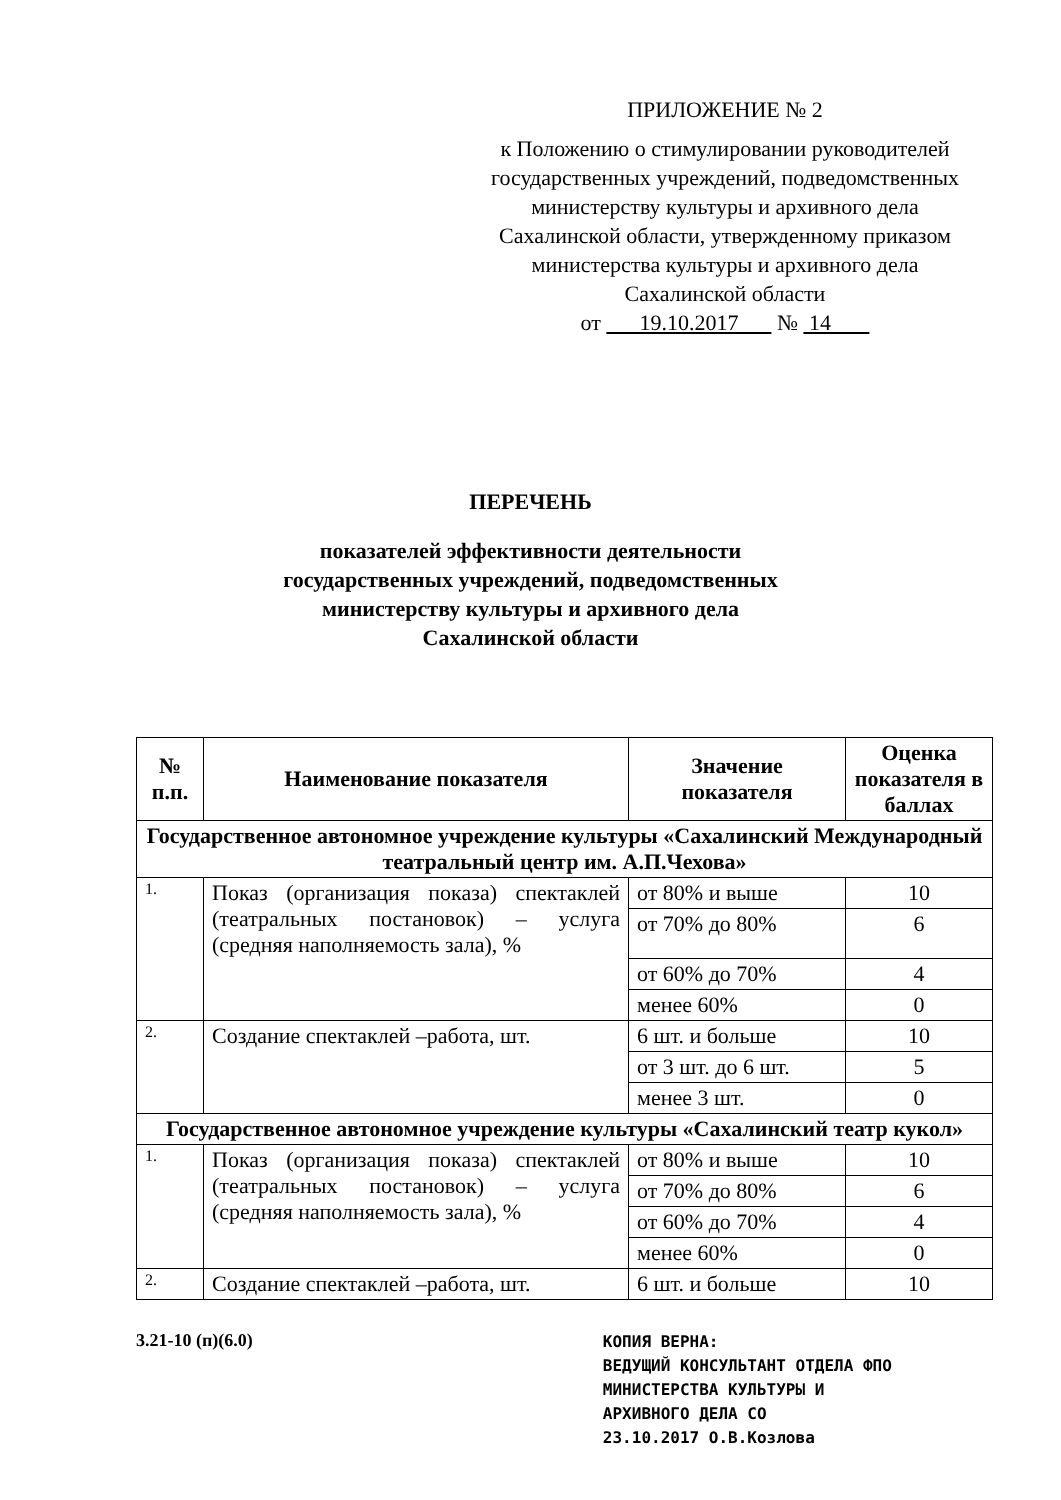ПРИЛОЖЕНИЕ № 2
к Положению о стимулировании руководителей государственных учреждений, подведомственных министерству культуры и архивного дела Сахалинской области, утвержденному приказом министерства культуры и архивного дела Сахалинской области
от 19.10.2017 № 14
ПЕРЕЧЕНЬ
показателей эффективности деятельности
государственных учреждений, подведомственных
министерству культуры и архивного дела
Сахалинской области
| № п.п. | Наименование показателя | Значение показателя | Оценка показателя в баллах |
| --- | --- | --- | --- |
| Государственное автономное учреждение культуры «Сахалинский Международный театральный центр им. А.П.Чехова» | | | |
| 1. | Показ (организация показа) спектаклей (театральных постановок) – услуга (средняя наполняемость зала), % | от 80% и выше | 10 |
| | | от 70% до 80% | 6 |
| | | от 60% до 70% | 4 |
| | | менее 60% | 0 |
| 2. | Создание спектаклей –работа, шт. | 6 шт. и больше | 10 |
| | | от 3 шт. до 6 шт. | 5 |
| | | менее 3 шт. | 0 |
| Государственное автономное учреждение культуры «Сахалинский театр кукол» | | | |
| 1. | Показ (организация показа) спектаклей (театральных постановок) – услуга (средняя наполняемость зала), % | от 80% и выше | 10 |
| | | от 70% до 80% | 6 |
| | | от 60% до 70% | 4 |
| | | менее 60% | 0 |
| 2. | Создание спектаклей –работа, шт. | 6 шт. и больше | 10 |
3.21-10 (п)(6.0)
КОПИЯ ВЕРНА:
ВЕДУЩИЙ КОНСУЛЬТАНТ ОТДЕЛА ФПО
МИНИСТЕРСТВА КУЛЬТУРЫ И
АРХИВНОГО ДЕЛА СО
23.10.2017 О.В.Козлова